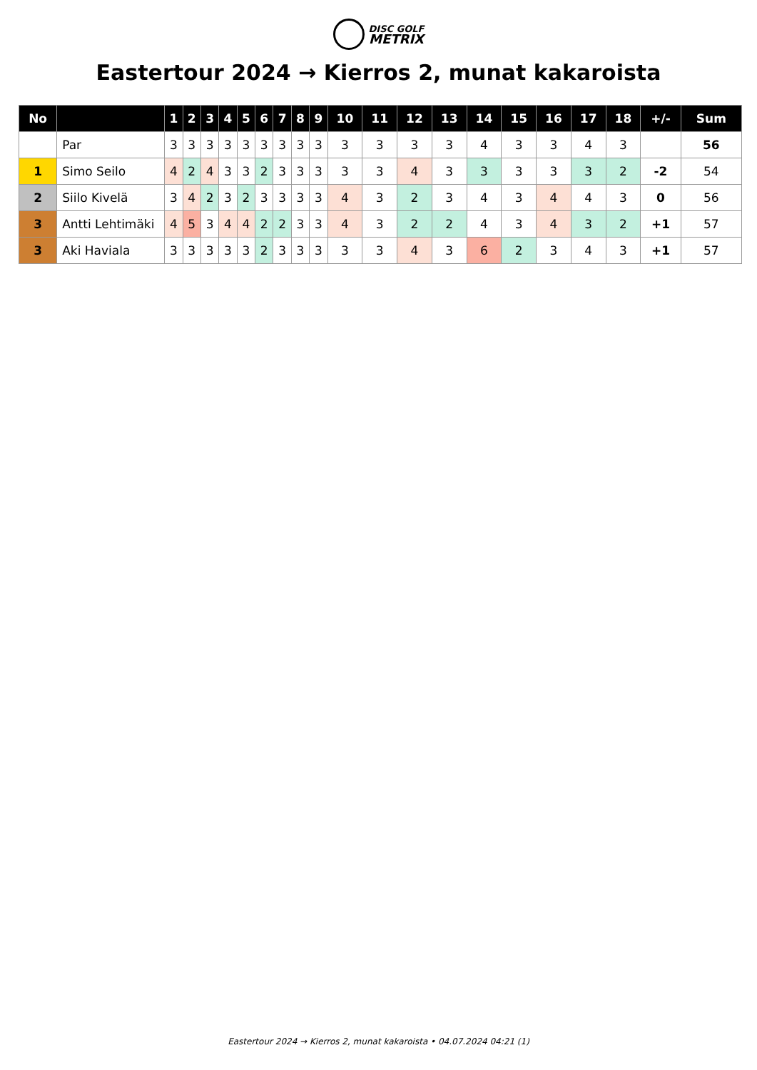DISC GOLF
METRIX
Eastertour 2024 → Kierros 2, munat kakaroista
| No | | 1 | 2 | 3 | 4 | 5 | 6 | 7 | 8 | 9 | 10 | 11 | 12 | 13 | 14 | 15 | 16 | 17 | 18 | +/- | Sum |
| --- | --- | --- | --- | --- | --- | --- | --- | --- | --- | --- | --- | --- | --- | --- | --- | --- | --- | --- | --- | --- | --- |
| | Par | 3 | 3 | 3 | 3 | 3 | 3 | 3 | 3 | 3 | 3 | 3 | 3 | 3 | 4 | 3 | 3 | 4 | 3 | | 56 |
| 1 | Simo Seilo | 4 | 2 | 4 | 3 | 3 | 2 | 3 | 3 | 3 | 3 | 3 | 4 | 3 | 3 | 3 | 3 | 3 | 2 | -2 | 54 |
| 2 | Siilo Kivelä | 3 | 4 | 2 | 3 | 2 | 3 | 3 | 3 | 3 | 4 | 3 | 2 | 3 | 4 | 3 | 4 | 4 | 3 | 0 | 56 |
| 3 | Antti Lehtimäki | 4 | 5 | 3 | 4 | 4 | 2 | 2 | 3 | 3 | 4 | 3 | 2 | 2 | 4 | 3 | 4 | 3 | 2 | +1 | 57 |
| 3 | Aki Haviala | 3 | 3 | 3 | 3 | 3 | 2 | 3 | 3 | 3 | 3 | 3 | 4 | 3 | 6 | 2 | 3 | 4 | 3 | +1 | 57 |
Eastertour 2024 → Kierros 2, munat kakaroista • 04.07.2024 04:21 (1)